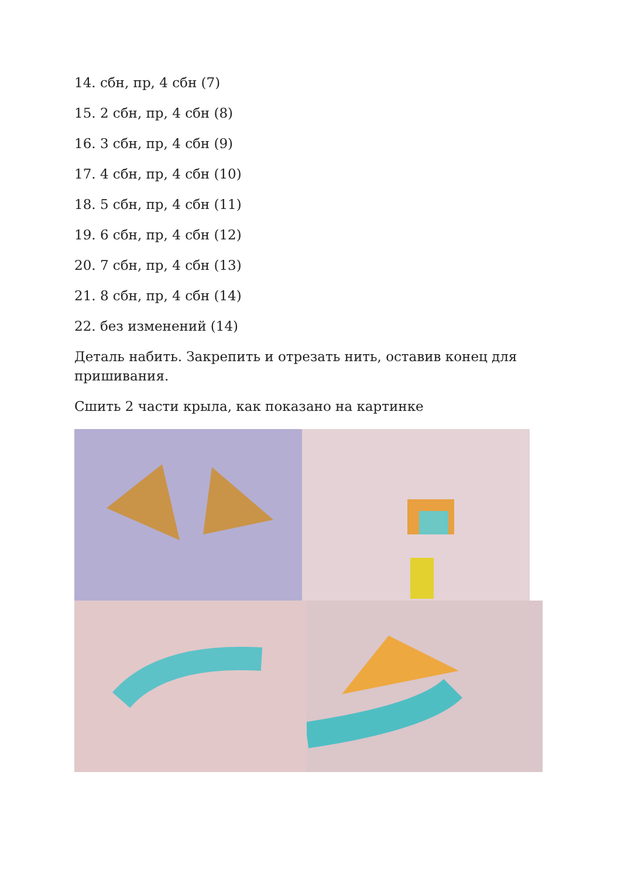14. сбн, пр, 4 сбн (7)
15. 2 сбн, пр, 4 сбн (8)
16. 3 сбн, пр, 4 сбн (9)
17. 4 сбн, пр, 4 сбн (10)
18. 5 сбн, пр, 4 сбн (11)
19. 6 сбн, пр, 4 сбн (12)
20. 7 сбн, пр, 4 сбн (13)
21. 8 сбн, пр, 4 сбн (14)
22. без изменений (14)
Деталь набить. Закрепить и отрезать нить, оставив конец для пришивания.
Сшить 2 части крыла, как показано на картинке